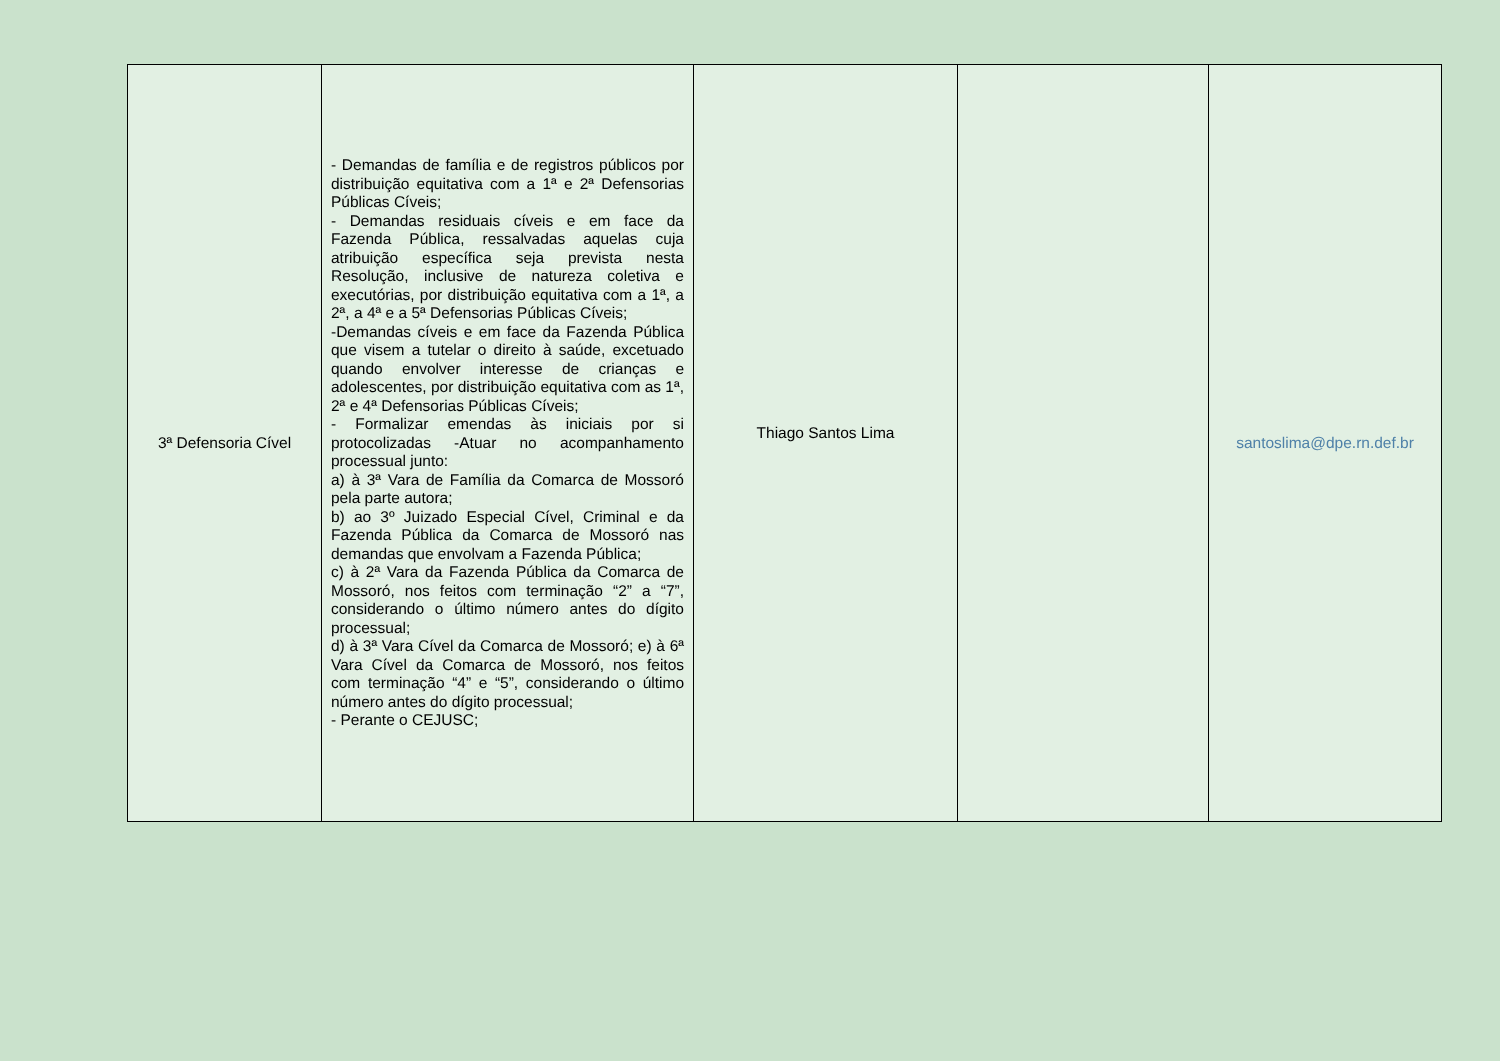| 3ª Defensoria Cível | - Demandas de família e de registros públicos por distribuição equitativa com a 1ª e 2ª Defensorias Públicas Cíveis; - Demandas residuais cíveis e em face da Fazenda Pública, ressalvadas aquelas cuja atribuição específica seja prevista nesta Resolução, inclusive de natureza coletiva e executórias, por distribuição equitativa com a 1ª, a 2ª, a 4ª e a 5ª Defensorias Públicas Cíveis; -Demandas cíveis e em face da Fazenda Pública que visem a tutelar o direito à saúde, excetuado quando envolver interesse de crianças e adolescentes, por distribuição equitativa com as 1ª, 2ª e 4ª Defensorias Públicas Cíveis; - Formalizar emendas às iniciais por si protocolizadas -Atuar no acompanhamento processual junto: a) à 3ª Vara de Família da Comarca de Mossoró pela parte autora; b) ao 3º Juizado Especial Cível, Criminal e da Fazenda Pública da Comarca de Mossoró nas demandas que envolvam a Fazenda Pública; c) à 2ª Vara da Fazenda Pública da Comarca de Mossoró, nos feitos com terminação “2” a “7”, considerando o último número antes do dígito processual; d) à 3ª Vara Cível da Comarca de Mossoró; e) à 6ª Vara Cível da Comarca de Mossoró, nos feitos com terminação “4” e “5”, considerando o último número antes do dígito processual; - Perante o CEJUSC; | Thiago Santos Lima | | santoslima@dpe.rn.def.br |